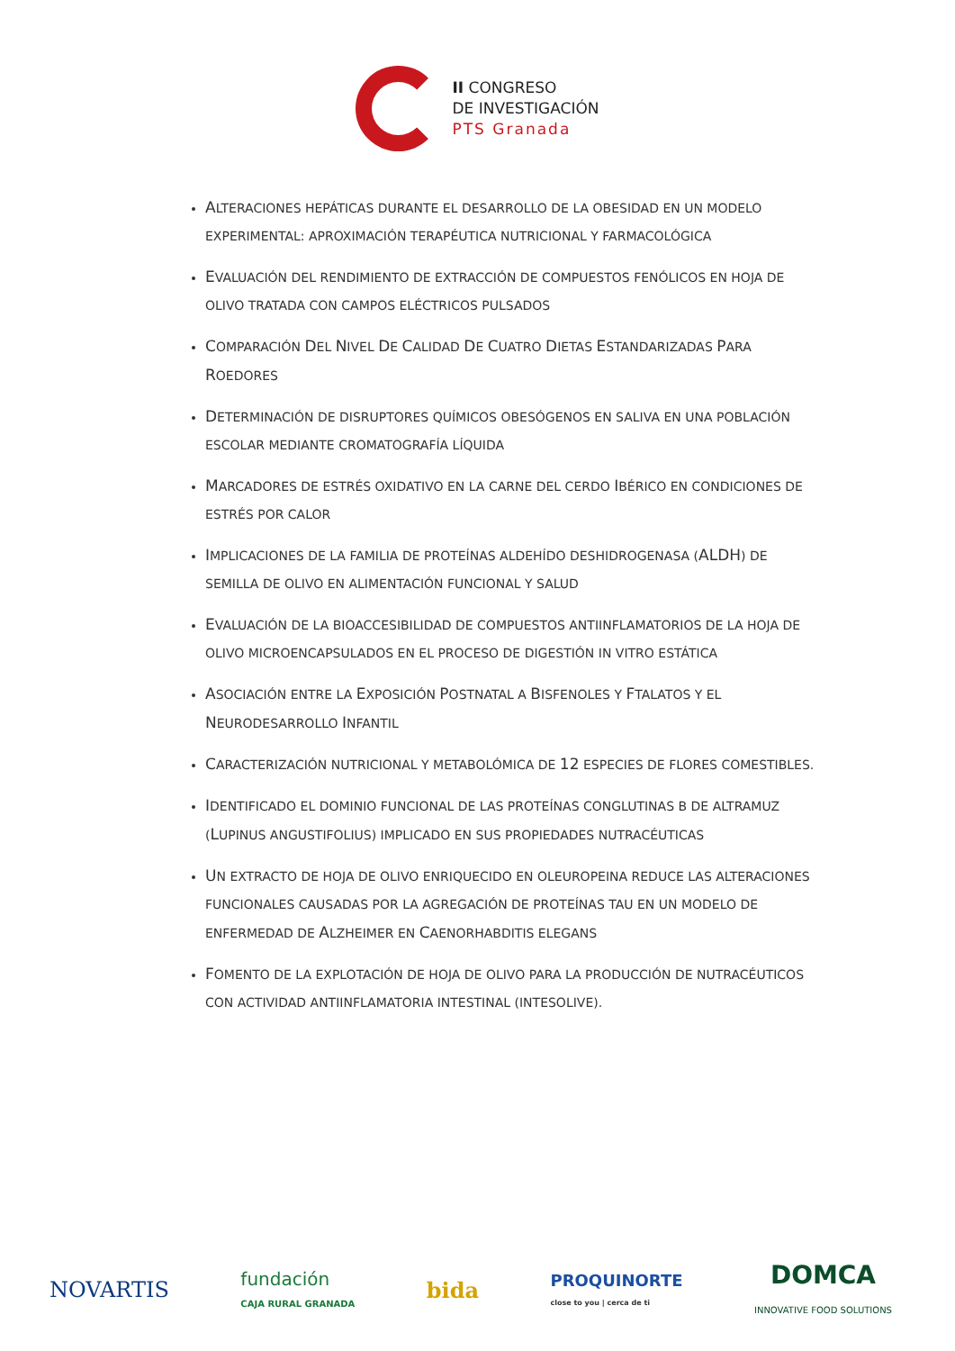II CONGRESO
DE INVESTIGACIÓN
PTS Granada
ALTERACIONES HEPÁTICAS DURANTE EL DESARROLLO DE LA OBESIDAD EN UN MODELO EXPERIMENTAL: APROXIMACIÓN TERAPÉUTICA NUTRICIONAL Y FARMACOLÓGICA
EVALUACIÓN DEL RENDIMIENTO DE EXTRACCIÓN DE COMPUESTOS FENÓLICOS EN HOJA DE OLIVO TRATADA CON CAMPOS ELÉCTRICOS PULSADOS
COMPARACIÓN DEL NIVEL DE CALIDAD DE CUATRO DIETAS ESTANDARIZADAS PARA ROEDORES
DETERMINACIÓN DE DISRUPTORES QUÍMICOS OBESÓGENOS EN SALIVA EN UNA POBLACIÓN ESCOLAR MEDIANTE CROMATOGRAFÍA LÍQUIDA
MARCADORES DE ESTRÉS OXIDATIVO EN LA CARNE DEL CERDO IBÉRICO EN CONDICIONES DE ESTRÉS POR CALOR
IMPLICACIONES DE LA FAMILIA DE PROTEÍNAS ALDEHÍDO DESHIDROGENASA (ALDH) DE SEMILLA DE OLIVO EN ALIMENTACIÓN FUNCIONAL Y SALUD
EVALUACIÓN DE LA BIOACCESIBILIDAD DE COMPUESTOS ANTIINFLAMATORIOS DE LA HOJA DE OLIVO MICROENCAPSULADOS EN EL PROCESO DE DIGESTIÓN IN VITRO ESTÁTICA
ASOCIACIÓN ENTRE LA EXPOSICIÓN POSTNATAL A BISFENOLES Y FTALATOS Y EL NEURODESARROLLO INFANTIL
CARACTERIZACIÓN NUTRICIONAL Y METABOLÓMICA DE 12 ESPECIES DE FLORES COMESTIBLES.
IDENTIFICADO EL DOMINIO FUNCIONAL DE LAS PROTEÍNAS CONGLUTINAS B DE ALTRAMUZ (LUPINUS ANGUSTIFOLIUS) IMPLICADO EN SUS PROPIEDADES NUTRACÉUTICAS
UN EXTRACTO DE HOJA DE OLIVO ENRIQUECIDO EN OLEUROPEINA REDUCE LAS ALTERACIONES FUNCIONALES CAUSADAS POR LA AGREGACIÓN DE PROTEÍNAS TAU EN UN MODELO DE ENFERMEDAD DE ALZHEIMER EN CAENORHABDITIS ELEGANS
FOMENTO DE LA EXPLOTACIÓN DE HOJA DE OLIVO PARA LA PRODUCCIÓN DE NUTRACÉUTICOS CON ACTIVIDAD ANTIINFLAMATORIA INTESTINAL (INTESOLIVE).
NOVARTIS
fundación
CAJA RURAL GRANADA
bida
PROQUINORTE
close to you | cerca de ti
DOMCA
INNOVATIVE FOOD SOLUTIONS